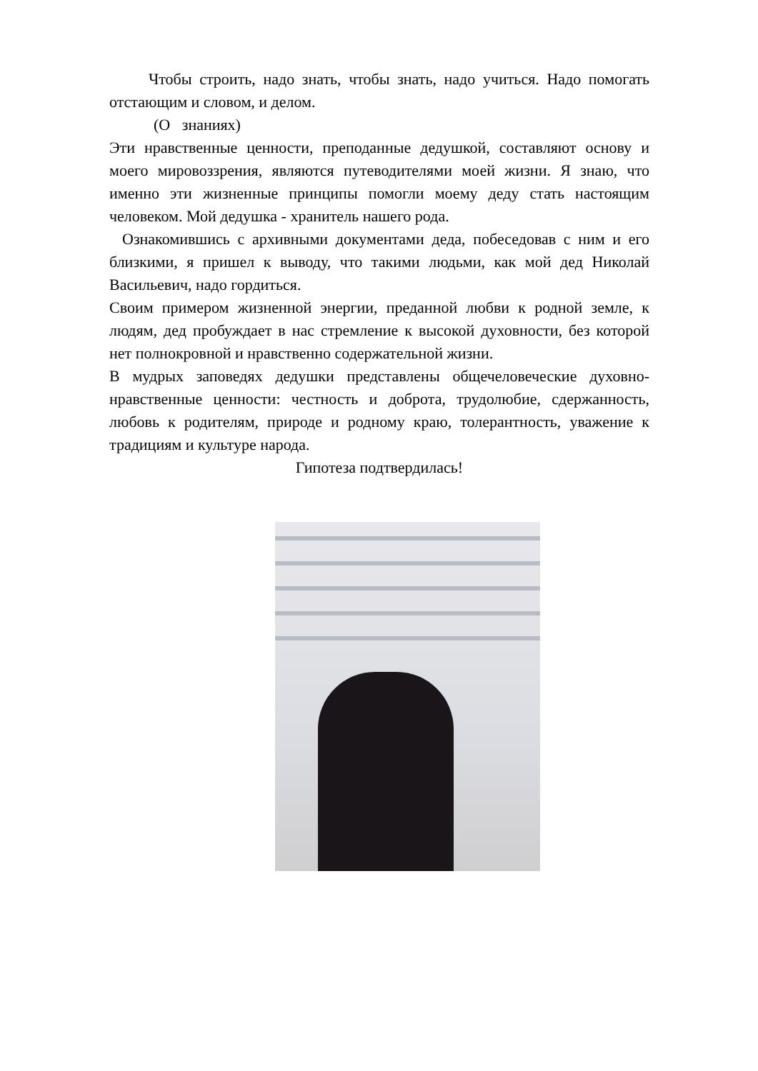Чтобы строить, надо знать, чтобы знать, надо учиться. Надо помогать отстающим и словом, и делом.
(О знаниях)
Эти нравственные ценности, преподанные дедушкой, составляют основу и моего мировоззрения, являются путеводителями моей жизни. Я знаю, что именно эти жизненные принципы помогли моему деду стать настоящим человеком. Мой дедушка - хранитель нашего рода.
Ознакомившись с архивными документами деда, побеседовав с ним и его близкими, я пришел к выводу, что такими людьми, как мой дед Николай Васильевич, надо гордиться.
Своим примером жизненной энергии, преданной любви к родной земле, к людям, дед пробуждает в нас стремление к высокой духовности, без которой нет полнокровной и нравственно содержательной жизни.
В мудрых заповедях дедушки представлены общечеловеческие духовно-нравственные ценности: честность и доброта, трудолюбие, сдержанность, любовь к родителям, природе и родному краю, толерантность, уважение к традициям и культуре народа.
Гипотеза подтвердилась!